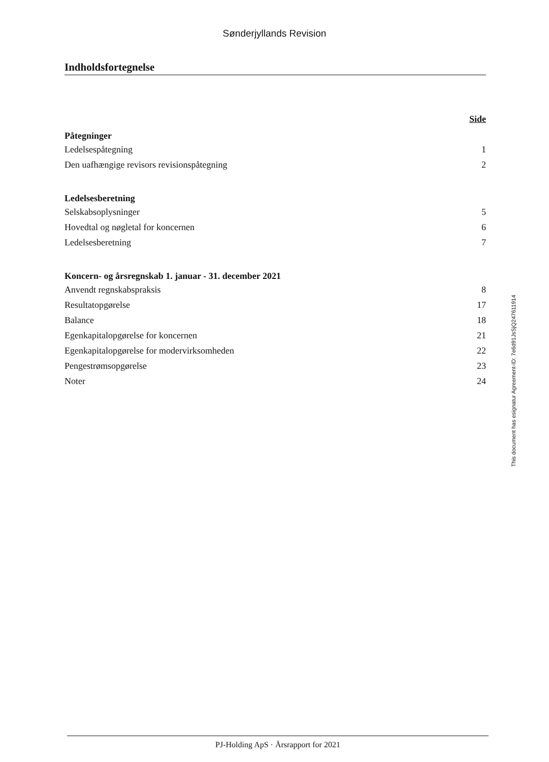Sønderjyllands Revision
Indholdsfortegnelse
Side
Påtegninger
Ledelsespåtegning 1
Den uafhængige revisors revisionspåtegning 2
Ledelsesberetning
Selskabsoplysninger 5
Hovedtal og nøgletal for koncernen 6
Ledelsesberetning 7
Koncern- og årsregnskab 1. januar - 31. december 2021
Anvendt regnskabspraksis 8
Resultatopgørelse 17
Balance 18
Egenkapitalopgørelse for koncernen 21
Egenkapitalopgørelse for modervirksomheden 22
Pengestrømsopgørelse 23
Noter 24
This document has esignatur Agreement-ID: 7e6d91JsSjQ247611914
PJ-Holding ApS · Årsrapport for 2021